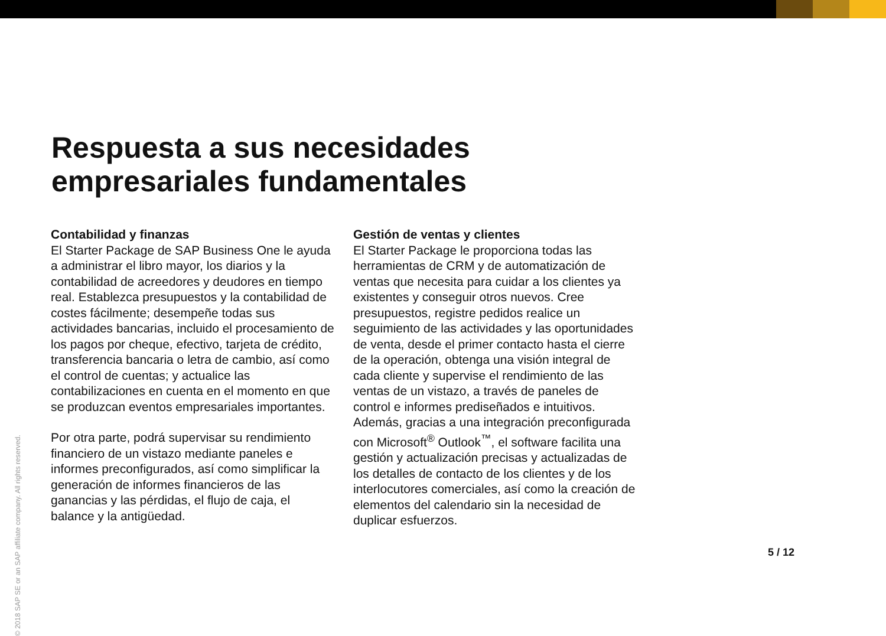Respuesta a sus necesidades
empresariales fundamentales
Contabilidad y finanzas
El Starter Package de SAP Business One le ayuda a administrar el libro mayor, los diarios y la contabilidad de acreedores y deudores en tiempo real. Establezca presupuestos y la contabilidad de costes fácilmente; desempeñe todas sus actividades bancarias, incluido el procesamiento de los pagos por cheque, efectivo, tarjeta de crédito, transferencia bancaria o letra de cambio, así como el control de cuentas; y actualice las contabilizaciones en cuenta en el momento en que se produzcan eventos empresariales importantes.
Por otra parte, podrá supervisar su rendimiento financiero de un vistazo mediante paneles e informes preconfigurados, así como simplificar la generación de informes financieros de las ganancias y las pérdidas, el flujo de caja, el balance y la antigüedad.
Gestión de ventas y clientes
El Starter Package le proporciona todas las herramientas de CRM y de automatización de ventas que necesita para cuidar a los clientes ya existentes y conseguir otros nuevos. Cree presupuestos, registre pedidos realice un seguimiento de las actividades y las oportunidades de venta, desde el primer contacto hasta el cierre de la operación, obtenga una visión integral de cada cliente y supervise el rendimiento de las ventas de un vistazo, a través de paneles de control e informes prediseñados e intuitivos. Además, gracias a una integración preconfigurada con Microsoft<sup>®</sup> Outlook<sup>™</sup>, el software facilita una gestión y actualización precisas y actualizadas de los detalles de contacto de los clientes y de los interlocutores comerciales, así como la creación de elementos del calendario sin la necesidad de duplicar esfuerzos.
5 / 12
© 2018 SAP SE or an SAP affiliate company. All rights reserved.